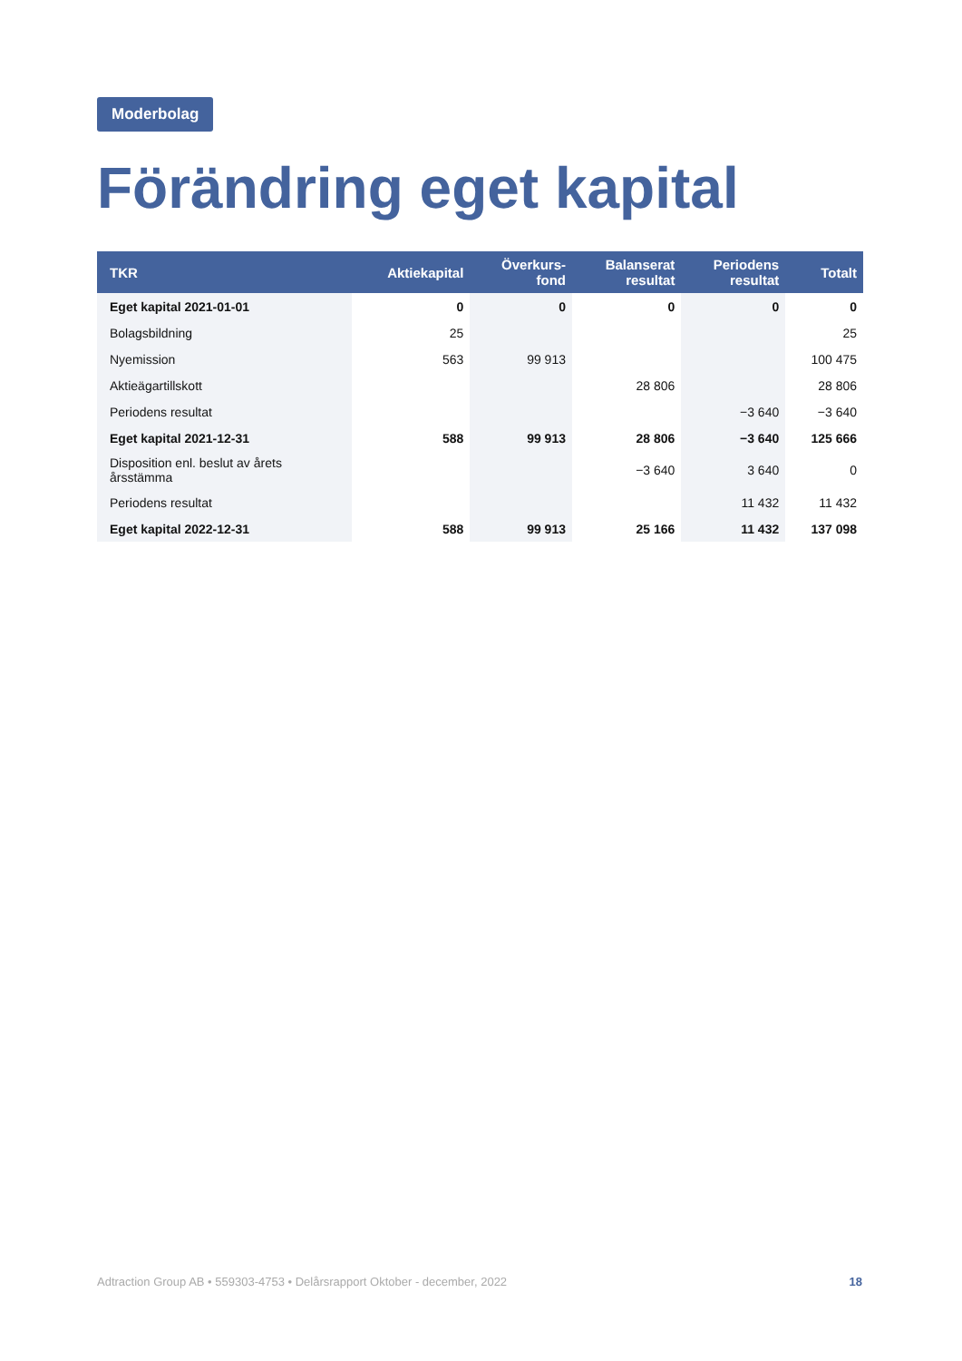Moderbolag
Förändring eget kapital
| TKR | Aktiekapital | Överkurs- fond | Balanserat resultat | Periodens resultat | Totalt |
| --- | --- | --- | --- | --- | --- |
| Eget kapital 2021-01-01 | 0 | 0 | 0 | 0 | 0 |
| Bolagsbildning | 25 | | | | 25 |
| Nyemission | 563 | 99 913 | | | 100 475 |
| Aktieägartillskott | | | 28 806 | | 28 806 |
| Periodens resultat | | | | −3 640 | −3 640 |
| Eget kapital 2021-12-31 | 588 | 99 913 | 28 806 | −3 640 | 125 666 |
| Disposition enl. beslut av årets årsstämma | | | −3 640 | 3 640 | 0 |
| Periodens resultat | | | | 11 432 | 11 432 |
| Eget kapital 2022-12-31 | 588 | 99 913 | 25 166 | 11 432 | 137 098 |
Adtraction Group AB • 559303-4753 • Delårsrapport Oktober - december, 2022 18